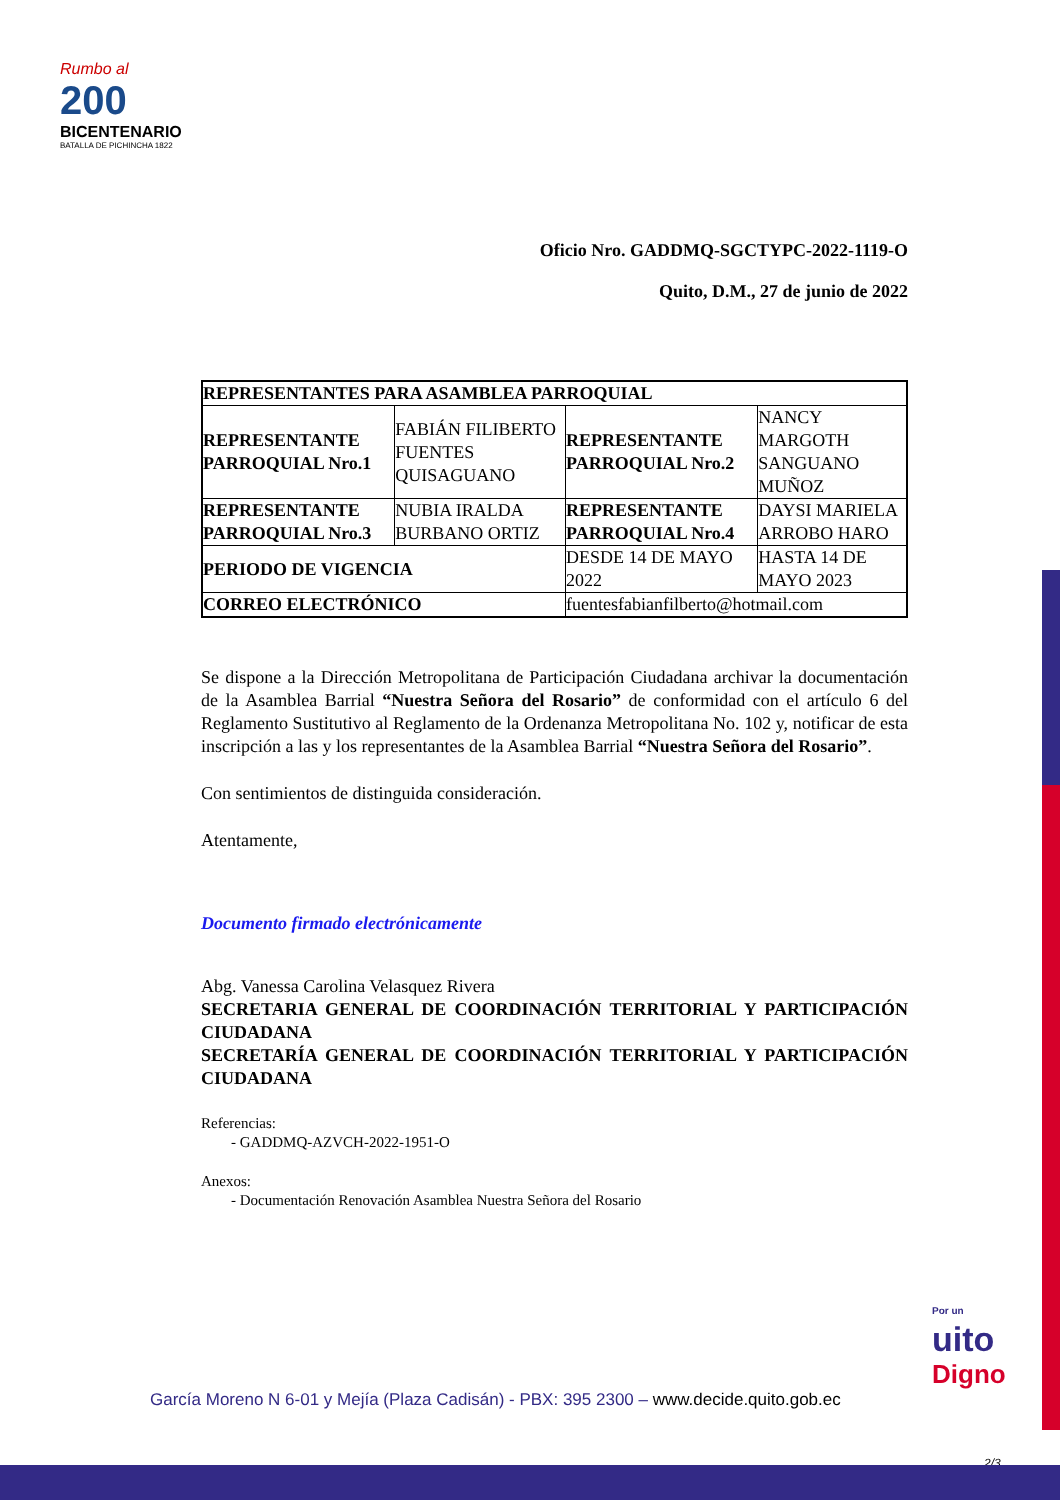Rumbo al
200
BICENTENARIO
BATALLA DE PICHINCHA 1822
Oficio Nro. GADDMQ-SGCTYPC-2022-1119-O
Quito, D.M., 27 de junio de 2022
| REPRESENTANTES PARA ASAMBLEA PARROQUIAL | | | |
| REPRESENTANTE PARROQUIAL Nro.1 | FABIÁN FILIBERTO FUENTES QUISAGUANO | REPRESENTANTE PARROQUIAL Nro.2 | NANCY MARGOTH SANGUANO MUÑOZ |
| REPRESENTANTE PARROQUIAL Nro.3 | NUBIA IRALDA BURBANO ORTIZ | REPRESENTANTE PARROQUIAL Nro.4 | DAYSI MARIELA ARROBO HARO |
| PERIODO DE VIGENCIA | | DESDE 14 DE MAYO 2022 | HASTA 14 DE MAYO 2023 |
| CORREO ELECTRÓNICO | | fuentesfabianfilberto@hotmail.com | |
Se dispone a la Dirección Metropolitana de Participación Ciudadana archivar la documentación de la Asamblea Barrial “Nuestra Señora del Rosario” de conformidad con el artículo 6 del Reglamento Sustitutivo al Reglamento de la Ordenanza Metropolitana No. 102 y, notificar de esta inscripción a las y los representantes de la Asamblea Barrial “Nuestra Señora del Rosario”.
Con sentimientos de distinguida consideración.
Atentamente,
Documento firmado electrónicamente
Abg. Vanessa Carolina Velasquez Rivera
SECRETARIA GENERAL DE COORDINACIÓN TERRITORIAL Y PARTICIPACIÓN CIUDADANA
SECRETARÍA GENERAL DE COORDINACIÓN TERRITORIAL Y PARTICIPACIÓN CIUDADANA
Referencias:
- GADDMQ-AZVCH-2022-1951-O
Anexos:
- Documentación Renovación Asamblea Nuestra Señora del Rosario
Por un
uito
Digno
García Moreno N 6-01 y Mejía (Plaza Cadisán) - PBX: 395 2300 – www.decide.quito.gob.ec
2/3